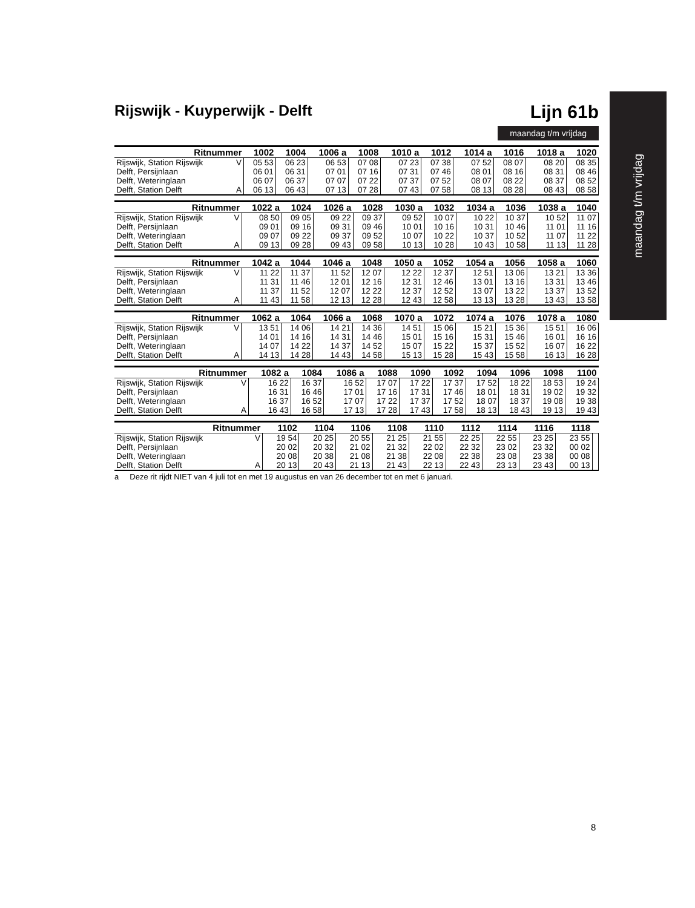maandag t/m vrijdag
Rijswijk - Kuyperwijk - Delft Lijn 61b
maandag t/m vrijdag
| Ritnummer | | 1002 | 1004 | 1006 a | 1008 | 1010 a | 1012 | 1014 a | 1016 | 1018 a | 1020 |
| --- | --- | --- | --- | --- | --- | --- | --- | --- | --- | --- | --- |
| Rijswijk, Station Rijswijk | V | 05 53 | 06 23 | 06 53 | 07 08 | 07 23 | 07 38 | 07 52 | 08 07 | 08 20 | 08 35 |
| Delft, Persijnlaan | | 06 01 | 06 31 | 07 01 | 07 16 | 07 31 | 07 46 | 08 01 | 08 16 | 08 31 | 08 46 |
| Delft, Weteringlaan | | 06 07 | 06 37 | 07 07 | 07 22 | 07 37 | 07 52 | 08 07 | 08 22 | 08 37 | 08 52 |
| Delft, Station Delft | A | 06 13 | 06 43 | 07 13 | 07 28 | 07 43 | 07 58 | 08 13 | 08 28 | 08 43 | 08 58 |
| Ritnummer | | 1022 a | 1024 | 1026 a | 1028 | 1030 a | 1032 | 1034 a | 1036 | 1038 a | 1040 |
| --- | --- | --- | --- | --- | --- | --- | --- | --- | --- | --- | --- |
| Rijswijk, Station Rijswijk | V | 08 50 | 09 05 | 09 22 | 09 37 | 09 52 | 10 07 | 10 22 | 10 37 | 10 52 | 11 07 |
| Delft, Persijnlaan | | 09 01 | 09 16 | 09 31 | 09 46 | 10 01 | 10 16 | 10 31 | 10 46 | 11 01 | 11 16 |
| Delft, Weteringlaan | | 09 07 | 09 22 | 09 37 | 09 52 | 10 07 | 10 22 | 10 37 | 10 52 | 11 07 | 11 22 |
| Delft, Station Delft | A | 09 13 | 09 28 | 09 43 | 09 58 | 10 13 | 10 28 | 10 43 | 10 58 | 11 13 | 11 28 |
| Ritnummer | | 1042 a | 1044 | 1046 a | 1048 | 1050 a | 1052 | 1054 a | 1056 | 1058 a | 1060 |
| --- | --- | --- | --- | --- | --- | --- | --- | --- | --- | --- | --- |
| Rijswijk, Station Rijswijk | V | 11 22 | 11 37 | 11 52 | 12 07 | 12 22 | 12 37 | 12 51 | 13 06 | 13 21 | 13 36 |
| Delft, Persijnlaan | | 11 31 | 11 46 | 12 01 | 12 16 | 12 31 | 12 46 | 13 01 | 13 16 | 13 31 | 13 46 |
| Delft, Weteringlaan | | 11 37 | 11 52 | 12 07 | 12 22 | 12 37 | 12 52 | 13 07 | 13 22 | 13 37 | 13 52 |
| Delft, Station Delft | A | 11 43 | 11 58 | 12 13 | 12 28 | 12 43 | 12 58 | 13 13 | 13 28 | 13 43 | 13 58 |
| Ritnummer | | 1062 a | 1064 | 1066 a | 1068 | 1070 a | 1072 | 1074 a | 1076 | 1078 a | 1080 |
| --- | --- | --- | --- | --- | --- | --- | --- | --- | --- | --- | --- |
| Rijswijk, Station Rijswijk | V | 13 51 | 14 06 | 14 21 | 14 36 | 14 51 | 15 06 | 15 21 | 15 36 | 15 51 | 16 06 |
| Delft, Persijnlaan | | 14 01 | 14 16 | 14 31 | 14 46 | 15 01 | 15 16 | 15 31 | 15 46 | 16 01 | 16 16 |
| Delft, Weteringlaan | | 14 07 | 14 22 | 14 37 | 14 52 | 15 07 | 15 22 | 15 37 | 15 52 | 16 07 | 16 22 |
| Delft, Station Delft | A | 14 13 | 14 28 | 14 43 | 14 58 | 15 13 | 15 28 | 15 43 | 15 58 | 16 13 | 16 28 |
| Ritnummer | | 1082 a | 1084 | 1086 a | 1088 | 1090 | 1092 | 1094 | 1096 | 1098 | 1100 |
| --- | --- | --- | --- | --- | --- | --- | --- | --- | --- | --- | --- |
| Rijswijk, Station Rijswijk | V | 16 22 | 16 37 | 16 52 | 17 07 | 17 22 | 17 37 | 17 52 | 18 22 | 18 53 | 19 24 |
| Delft, Persijnlaan | | 16 31 | 16 46 | 17 01 | 17 16 | 17 31 | 17 46 | 18 01 | 18 31 | 19 02 | 19 32 |
| Delft, Weteringlaan | | 16 37 | 16 52 | 17 07 | 17 22 | 17 37 | 17 52 | 18 07 | 18 37 | 19 08 | 19 38 |
| Delft, Station Delft | A | 16 43 | 16 58 | 17 13 | 17 28 | 17 43 | 17 58 | 18 13 | 18 43 | 19 13 | 19 43 |
| Ritnummer | | 1102 | 1104 | 1106 | 1108 | 1110 | 1112 | 1114 | 1116 | 1118 | |
| --- | --- | --- | --- | --- | --- | --- | --- | --- | --- | --- | --- |
| Rijswijk, Station Rijswijk | V | 19 54 | 20 25 | 20 55 | 21 25 | 21 55 | 22 25 | 22 55 | 23 25 | 23 55 | |
| Delft, Persijnlaan | | 20 02 | 20 32 | 21 02 | 21 32 | 22 02 | 22 32 | 23 02 | 23 32 | 00 02 | |
| Delft, Weteringlaan | | 20 08 | 20 38 | 21 08 | 21 38 | 22 08 | 22 38 | 23 08 | 23 38 | 00 08 | |
| Delft, Station Delft | A | 20 13 | 20 43 | 21 13 | 21 43 | 22 13 | 22 43 | 23 13 | 23 43 | 00 13 | |
a Deze rit rijdt NIET van 4 juli tot en met 19 augustus en van 26 december tot en met 6 januari.
8